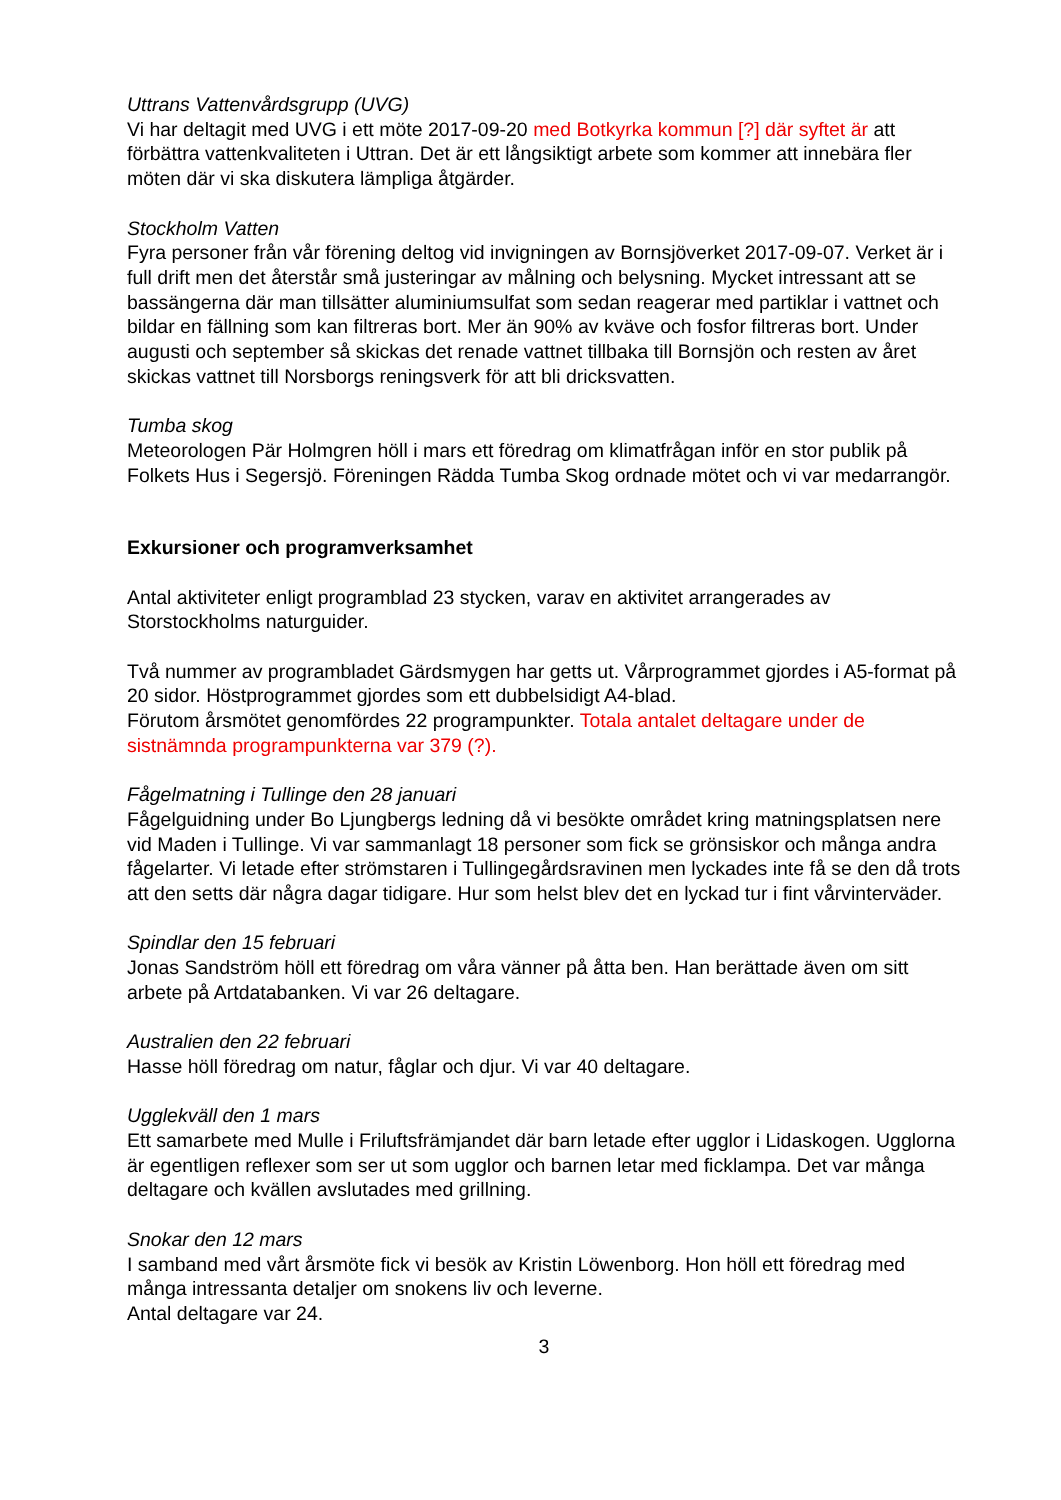Uttrans Vattenvårdsgrupp (UVG)
Vi har deltagit med UVG i ett möte 2017-09-20 med Botkyrka kommun [?] där syftet är att förbättra vattenkvaliteten i Uttran. Det är ett långsiktigt arbete som kommer att innebära fler möten där vi ska diskutera lämpliga åtgärder.
Stockholm Vatten
Fyra personer från vår förening deltog vid invigningen av Bornsjöverket 2017-09-07. Verket är i full drift men det återstår små justeringar av målning och belysning. Mycket intressant att se bassängerna där man tillsätter aluminiumsulfat som sedan reagerar med partiklar i vattnet och bildar en fällning som kan filtreras bort. Mer än 90% av kväve och fosfor filtreras bort. Under augusti och september så skickas det renade vattnet tillbaka till Bornsjön och resten av året skickas vattnet till Norsborgs reningsverk för att bli dricksvatten.
Tumba skog
Meteorologen Pär Holmgren höll i mars ett föredrag om klimatfrågan inför en stor publik på Folkets Hus i Segersjö. Föreningen Rädda Tumba Skog ordnade mötet och vi var medarrangör.
Exkursioner och programverksamhet
Antal aktiviteter enligt programblad 23 stycken, varav en aktivitet arrangerades av Storstockholms naturguider.
Två nummer av programbladet Gärdsmygen har getts ut. Vårprogrammet gjordes i A5-format på 20 sidor. Höstprogrammet gjordes som ett dubbelsidigt A4-blad.
Förutom årsmötet genomfördes 22 programpunkter. Totala antalet deltagare under de sistnämnda programpunkterna var 379 (?).
Fågelmatning i Tullinge den 28 januari
Fågelguidning under Bo Ljungbergs ledning då vi besökte området kring matningsplatsen nere vid Maden i Tullinge. Vi var sammanlagt 18 personer som fick se grönsiskor och många andra fågelarter. Vi letade efter strömstaren i Tullingegårdsravinen men lyckades inte få se den då trots att den setts där några dagar tidigare. Hur som helst blev det en lyckad tur i fint vårvinterväder.
Spindlar den 15 februari
Jonas Sandström höll ett föredrag om våra vänner på åtta ben. Han berättade även om sitt arbete på Artdatabanken. Vi var 26 deltagare.
Australien den 22 februari
Hasse höll föredrag om natur, fåglar och djur. Vi var 40 deltagare.
Ugglekväll den 1 mars
Ett samarbete med Mulle i Friluftsfrämjandet där barn letade efter ugglor i Lidaskogen. Ugglorna är egentligen reflexer som ser ut som ugglor och barnen letar med ficklampa. Det var många deltagare och kvällen avslutades med grillning.
Snokar den 12 mars
I samband med vårt årsmöte fick vi besök av Kristin Löwenborg. Hon höll ett föredrag med många intressanta detaljer om snokens liv och leverne.
Antal deltagare var 24.
3